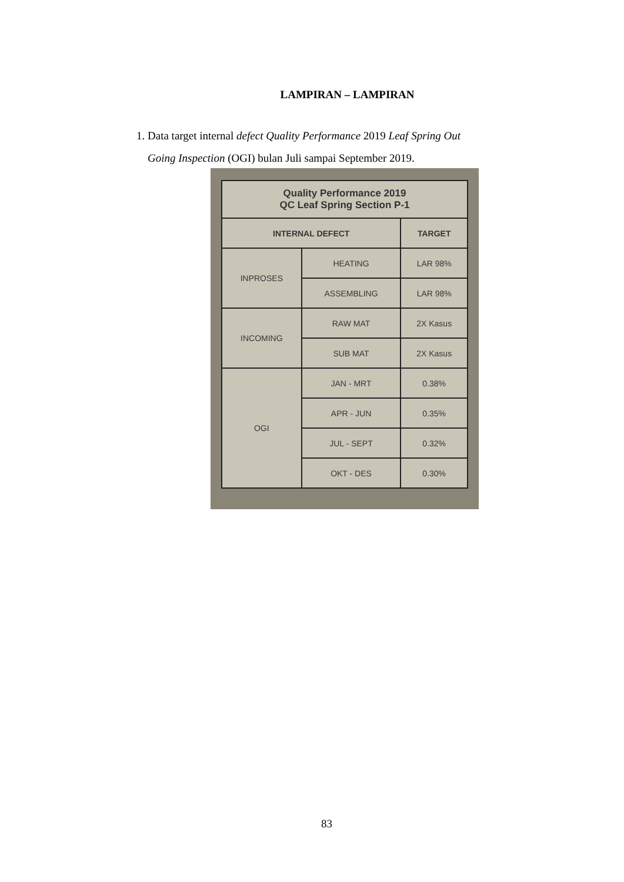LAMPIRAN – LAMPIRAN
1. Data target internal defect Quality Performance 2019 Leaf Spring Out
Going Inspection (OGI) bulan Juli sampai September 2019.
| Quality Performance 2019 QC Leaf Spring Section P-1 | | |
| --- | --- | --- |
| INTERNAL DEFECT | | TARGET |
| INPROSES | HEATING | LAR 98% |
| | ASSEMBLING | LAR 98% |
| INCOMING | RAW MAT | 2X Kasus |
| | SUB MAT | 2X Kasus |
| OGI | JAN - MRT | 0.38% |
| | APR - JUN | 0.35% |
| | JUL - SEPT | 0.32% |
| | OKT - DES | 0.30% |
83